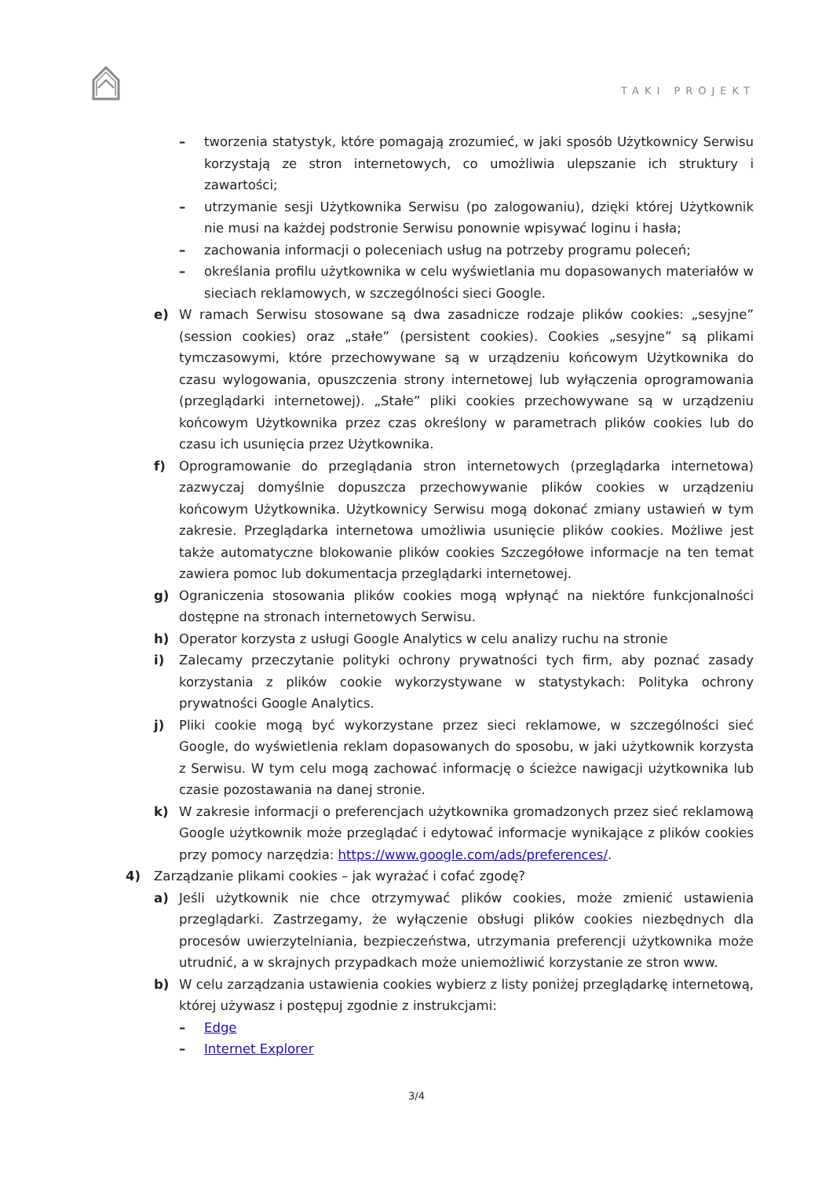TAKI PROJEKT
– tworzenia statystyk, które pomagają zrozumieć, w jaki sposób Użytkownicy Serwisu korzystają ze stron internetowych, co umożliwia ulepszanie ich struktury i zawartości;
– utrzymanie sesji Użytkownika Serwisu (po zalogowaniu), dzięki której Użytkownik nie musi na każdej podstronie Serwisu ponownie wpisywać loginu i hasła;
– zachowania informacji o poleceniach usług na potrzeby programu poleceń;
– określania profilu użytkownika w celu wyświetlania mu dopasowanych materiałów w sieciach reklamowych, w szczególności sieci Google.
e) W ramach Serwisu stosowane są dwa zasadnicze rodzaje plików cookies: „sesyjne” (session cookies) oraz „stałe” (persistent cookies). Cookies „sesyjne” są plikami tymczasowymi, które przechowywane są w urządzeniu końcowym Użytkownika do czasu wylogowania, opuszczenia strony internetowej lub wyłączenia oprogramowania (przeglądarki internetowej). „Stałe” pliki cookies przechowywane są w urządzeniu końcowym Użytkownika przez czas określony w parametrach plików cookies lub do czasu ich usunięcia przez Użytkownika.
f) Oprogramowanie do przeglądania stron internetowych (przeglądarka internetowa) zazwyczaj domyślnie dopuszcza przechowywanie plików cookies w urządzeniu końcowym Użytkownika. Użytkownicy Serwisu mogą dokonać zmiany ustawień w tym zakresie. Przeglądarka internetowa umożliwia usunięcie plików cookies. Możliwe jest także automatyczne blokowanie plików cookies Szczegółowe informacje na ten temat zawiera pomoc lub dokumentacja przeglądarki internetowej.
g) Ograniczenia stosowania plików cookies mogą wpłynąć na niektóre funkcjonalności dostępne na stronach internetowych Serwisu.
h) Operator korzysta z usługi Google Analytics w celu analizy ruchu na stronie
i) Zalecamy przeczytanie polityki ochrony prywatności tych firm, aby poznać zasady korzystania z plików cookie wykorzystywane w statystykach: Polityka ochrony prywatności Google Analytics.
j) Pliki cookie mogą być wykorzystane przez sieci reklamowe, w szczególności sieć Google, do wyświetlenia reklam dopasowanych do sposobu, w jaki użytkownik korzysta z Serwisu. W tym celu mogą zachować informację o ścieżce nawigacji użytkownika lub czasie pozostawania na danej stronie.
k) W zakresie informacji o preferencjach użytkownika gromadzonych przez sieć reklamową Google użytkownik może przeglądać i edytować informacje wynikające z plików cookies przy pomocy narzędzia: https://www.google.com/ads/preferences/.
4) Zarządzanie plikami cookies – jak wyrażać i cofać zgodę?
a) Jeśli użytkownik nie chce otrzymywać plików cookies, może zmienić ustawienia przeglądarki. Zastrzegamy, że wyłączenie obsługi plików cookies niezbędnych dla procesów uwierzytelniania, bezpieczeństwa, utrzymania preferencji użytkownika może utrudnić, a w skrajnych przypadkach może uniemożliwić korzystanie ze stron www.
b) W celu zarządzania ustawienia cookies wybierz z listy poniżej przeglądarkę internetową, której używasz i postępuj zgodnie z instrukcjami:
– Edge
– Internet Explorer
3/4